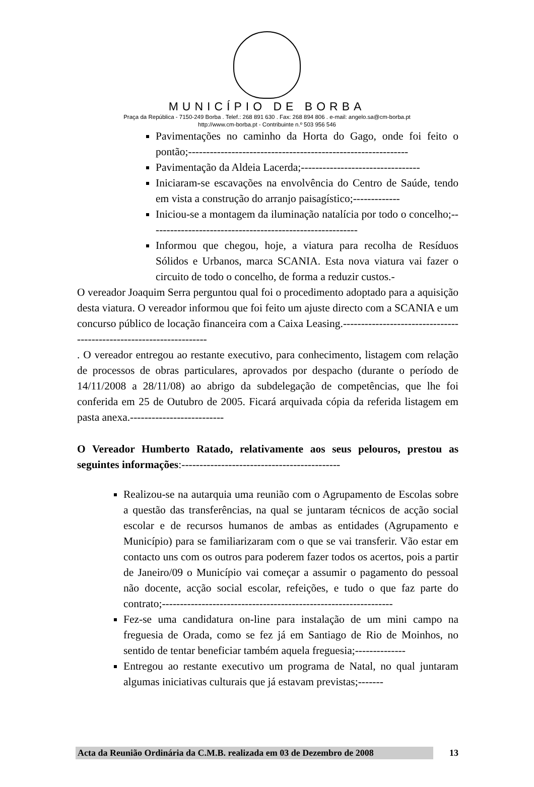MUNICÍPIO DE BORBA
Praça da República - 7150-249 Borba . Telef.: 268 891 630 . Fax: 268 894 806 . e-mail: angelo.sa@cm-borba.pt
http://www.cm-borba.pt - Contribuinte n.º 503 956 546
Pavimentações no caminho da Horta do Gago, onde foi feito o pontão;-------------------------------------------------------------
Pavimentação da Aldeia Lacerda;---------------------------------
Iniciaram-se escavações na envolvência do Centro de Saúde, tendo em vista a construção do arranjo paisagístico;-------------
Iniciou-se a montagem da iluminação natalícia por todo o concelho;----------------------------------------------------------
Informou que chegou, hoje, a viatura para recolha de Resíduos Sólidos e Urbanos, marca SCANIA. Esta nova viatura vai fazer o circuito de todo o concelho, de forma a reduzir custos.-
O vereador Joaquim Serra perguntou qual foi o procedimento adoptado para a aquisição desta viatura. O vereador informou que foi feito um ajuste directo com a SCANIA e um concurso público de locação financeira com a Caixa Leasing.--------------------------------------------------------------------
. O vereador entregou ao restante executivo, para conhecimento, listagem com relação de processos de obras particulares, aprovados por despacho (durante o período de 14/11/2008 a 28/11/08) ao abrigo da subdelegação de competências, que lhe foi conferida em 25 de Outubro de 2005. Ficará arquivada cópia da referida listagem em pasta anexa.--------------------------
O Vereador Humberto Ratado, relativamente aos seus pelouros, prestou as seguintes informações:--------------------------------------------
Realizou-se na autarquia uma reunião com o Agrupamento de Escolas sobre a questão das transferências, na qual se juntaram técnicos de acção social escolar e de recursos humanos de ambas as entidades (Agrupamento e Município) para se familiarizaram com o que se vai transferir. Vão estar em contacto uns com os outros para poderem fazer todos os acertos, pois a partir de Janeiro/09 o Município vai começar a assumir o pagamento do pessoal não docente, acção social escolar, refeições, e tudo o que faz parte do contrato;----------------------------------------------------------------
Fez-se uma candidatura on-line para instalação de um mini campo na freguesia de Orada, como se fez já em Santiago de Rio de Moinhos, no sentido de tentar beneficiar também aquela freguesia;--------------
Entregou ao restante executivo um programa de Natal, no qual juntaram algumas iniciativas culturais que já estavam previstas;-------
Acta da Reunião Ordinária da C.M.B. realizada em 03 de Dezembro de 2008 13